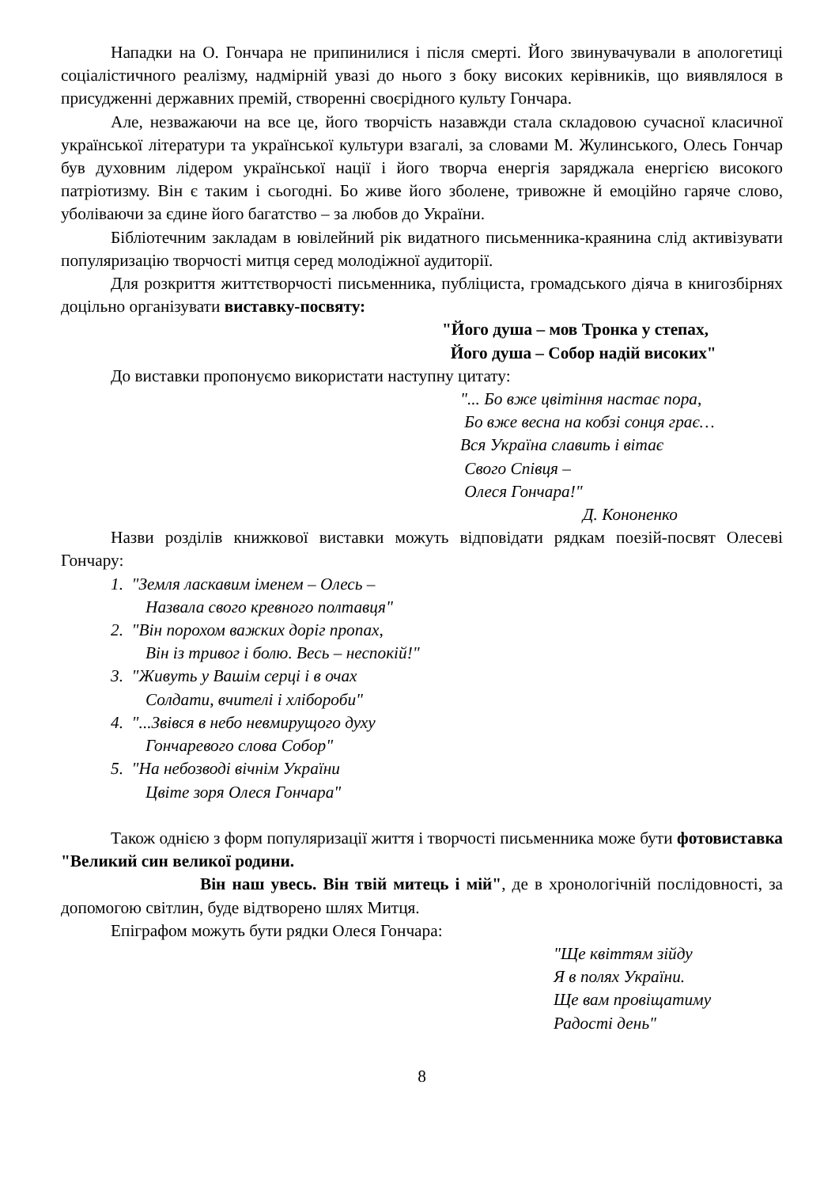Нападки на О. Гончара не припинилися і після смерті. Його звинувачували в апологетиці соціалістичного реалізму, надмірній увазі до нього з боку високих керівників, що виявлялося в присудженні державних премій, створенні своєрідного культу Гончара.
Але, незважаючи на все це, його творчість назавжди стала складовою сучасної класичної української літератури та української культури взагалі, за словами М. Жулинського, Олесь Гончар був духовним лідером української нації і його творча енергія заряджала енергією високого патріотизму. Він є таким і сьогодні. Бо живе його зболене, тривожне й емоційно гаряче слово, уболіваючи за єдине його багатство – за любов до України.
Бібліотечним закладам в ювілейний рік видатного письменника-краянина слід активізувати популяризацію творчості митця серед молодіжної аудиторії.
Для розкриття життєтворчості письменника, публіциста, громадського діяча в книгозбірнях доцільно організувати виставку-посвяту:
"Його душа – мов Тронка у степах,
Його душа – Собор надій високих"
До виставки пропонуємо використати наступну цитату:
"... Бо вже цвітіння настає пора,
Бо вже весна на кобзі сонця грає…
Вся Україна славить і вітає
Свого Співця –
Олеся Гончара!"
Д. Кононенко
Назви розділів книжкової виставки можуть відповідати рядкам поезій-посвят Олесеві Гончару:
1. "Земля ласкавим іменем – Олесь –
Назвала свого кревного полтавця"
2. "Він порохом важких доріг пропах,
Він із тривог і болю. Весь – неспокій!"
3. "Живуть у Вашім серці і в очах
Солдати, вчителі і хлібороби"
4. "...Звівся в небо невмирущого духу
Гончаревого слова Собор"
5. "На небозводі вічнім України
Цвіте зоря Олеся Гончара"
Також однією з форм популяризації життя і творчості письменника може бути фотовиставка "Великий син великої родини.
Він наш увесь. Він твій митець і мій", де в хронологічній послідовності, за допомогою світлин, буде відтворено шлях Митця.
Епіграфом можуть бути рядки Олеся Гончара:
"Ще квіттям зійду
Я в полях України.
Ще вам провіщатиму
Радості день"
8